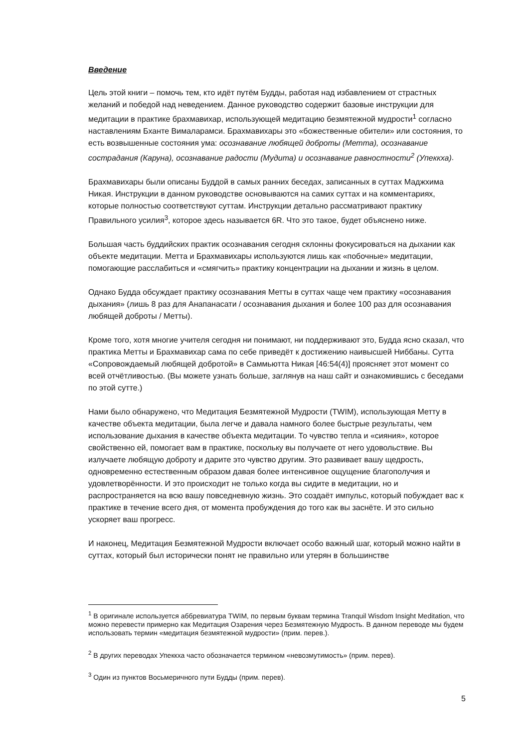Введение
Цель этой книги – помочь тем, кто идёт путём Будды, работая над избавлением от страстных желаний и победой над неведением. Данное руководство содержит базовые инструкции для медитации в практике брахмавихар, использующей медитацию безмятежной мудрости<sup>1</sup> согласно наставлениям Бханте Вималарамси. Брахмавихары это «божественные обители» или состояния, то есть возвышенные состояния ума: осознавание любящей доброты (Метта), осознавание сострадания (Каруна), осознавание радости (Мудита) и осознавание равностности<sup>2</sup> (Упеккха).
Брахмавихары были описаны Буддой в самых ранних беседах, записанных в суттах Маджхима Никая. Инструкции в данном руководстве основываются на самих суттах и на комментариях, которые полностью соответствуют суттам. Инструкции детально рассматривают практику Правильного усилия<sup>3</sup>, которое здесь называется 6R. Что это такое, будет объяснено ниже.
Большая часть буддийских практик осознавания сегодня склонны фокусироваться на дыхании как объекте медитации. Метта и Брахмавихары используются лишь как «побочные» медитации, помогающие расслабиться и «смягчить» практику концентрации на дыхании и жизнь в целом.
Однако Будда обсуждает практику осознавания Метты в суттах чаще чем практику «осознавания дыхания» (лишь 8 раз для Анапанасати / осознавания дыхания и более 100 раз для осознавания любящей доброты / Метты).
Кроме того, хотя многие учителя сегодня ни понимают, ни поддерживают это, Будда ясно сказал, что практика Метты и Брахмавихар сама по себе приведёт к достижению наивысшей Ниббаны. Сутта «Сопровождаемый любящей добротой» в Саммьютта Никая [46:54(4)] проясняет этот момент со всей отчётливостью. (Вы можете узнать больше, заглянув на наш сайт и ознакомившись с беседами по этой сутте.)
Нами было обнаружено, что Медитация Безмятежной Мудрости (TWIM), использующая Метту в качестве объекта медитации, была легче и давала намного более быстрые результаты, чем использование дыхания в качестве объекта медитации. То чувство тепла и «сияния», которое свойственно ей, помогает вам в практике, поскольку вы получаете от него удовольствие. Вы излучаете любящую доброту и дарите это чувство другим. Это развивает вашу щедрость, одновременно естественным образом давая более интенсивное ощущение благополучия и удовлетворённости. И это происходит не только когда вы сидите в медитации, но и распространяется на всю вашу повседневную жизнь. Это создаёт импульс, который побуждает вас к практике в течение всего дня, от момента пробуждения до того как вы заснёте. И это сильно ускоряет ваш прогресс.
И наконец, Медитация Безмятежной Мудрости включает особо важный шаг, который можно найти в суттах, который был исторически понят не правильно или утерян в большинстве
<sup>1</sup> В оригинале используется аббревиатура TWIM, по первым буквам термина Tranquil Wisdom Insight Meditation, что можно перевести примерно как Медитация Озарения через Безмятежную Мудрость. В данном переводе мы будем использовать термин «медитация безмятежной мудрости» (прим. перев.).
<sup>2</sup> В других переводах Упеккха часто обозначается термином «невозмутимость» (прим. перев).
<sup>3</sup> Один из пунктов Восьмеричного пути Будды (прим. перев).
5